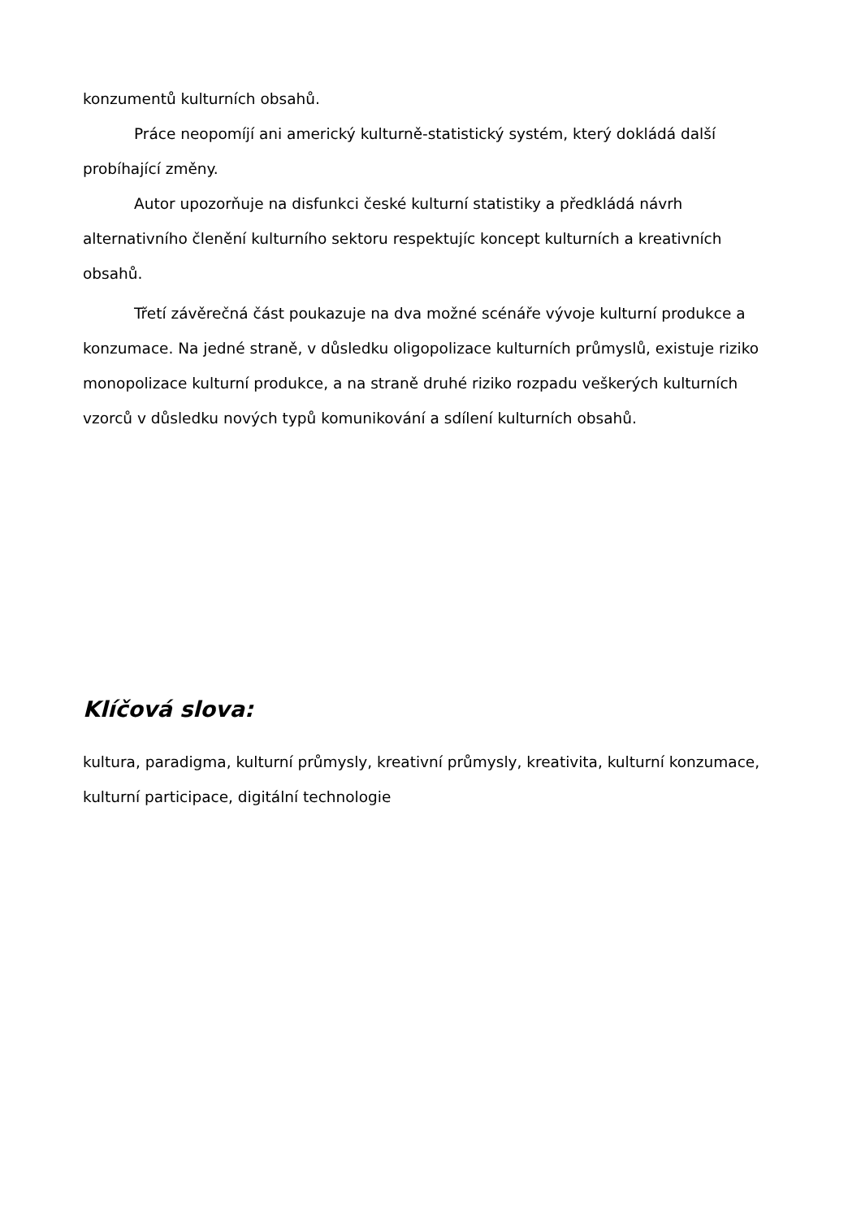konzumentů kulturních obsahů.
Práce neopomíjí ani americký kulturně-statistický systém, který dokládá další probíhající změny.
Autor upozorňuje na disfunkci české kulturní statistiky a předkládá návrh alternativního členění kulturního sektoru respektujíc koncept kulturních a kreativních obsahů.
Třetí závěrečná část poukazuje na dva možné scénáře vývoje kulturní produkce a konzumace. Na jedné straně, v důsledku oligopolizace kulturních průmyslů, existuje riziko monopolizace kulturní produkce, a na straně druhé riziko rozpadu veškerých kulturních vzorců v důsledku nových typů komunikování a sdílení kulturních obsahů.
Klíčová slova:
kultura, paradigma, kulturní průmysly, kreativní průmysly, kreativita, kulturní konzumace, kulturní participace, digitální technologie